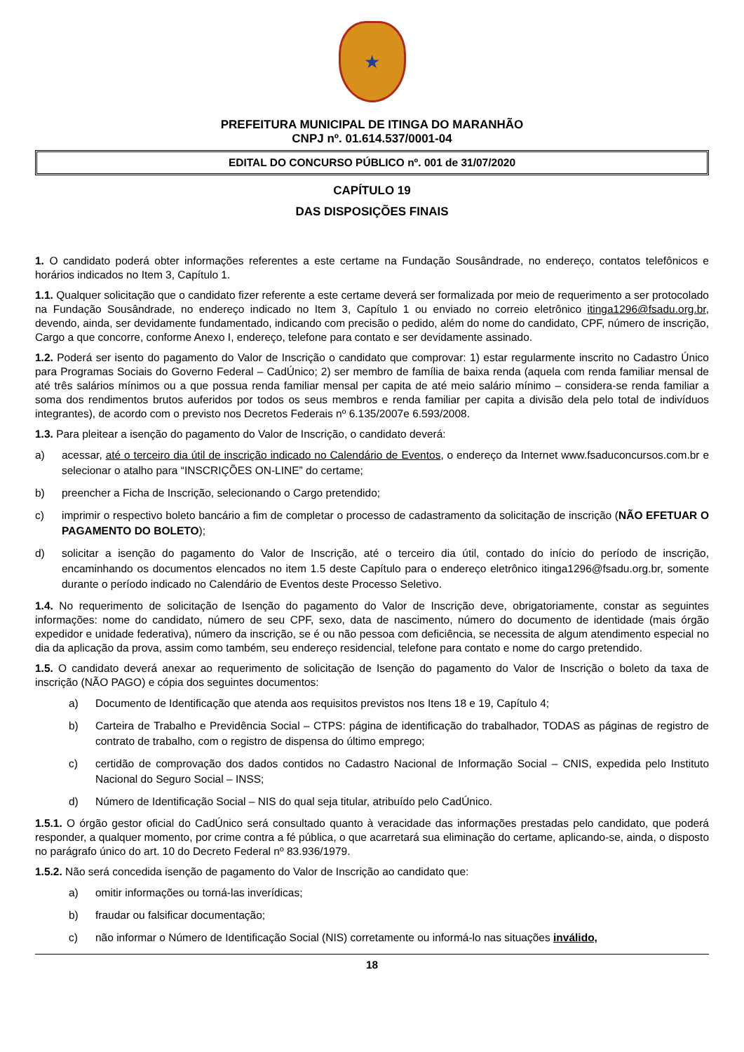★
PREFEITURA MUNICIPAL DE ITINGA DO MARANHÃO
CNPJ nº. 01.614.537/0001-04
EDITAL DO CONCURSO PÚBLICO nº. 001 de 31/07/2020
CAPÍTULO 19
DAS DISPOSIÇÕES FINAIS
1. O candidato poderá obter informações referentes a este certame na Fundação Sousândrade, no endereço, contatos telefônicos e horários indicados no Item 3, Capítulo 1.
1.1. Qualquer solicitação que o candidato fizer referente a este certame deverá ser formalizada por meio de requerimento a ser protocolado na Fundação Sousândrade, no endereço indicado no Item 3, Capítulo 1 ou enviado no correio eletrônico itinga1296@fsadu.org.br, devendo, ainda, ser devidamente fundamentado, indicando com precisão o pedido, além do nome do candidato, CPF, número de inscrição, Cargo a que concorre, conforme Anexo I, endereço, telefone para contato e ser devidamente assinado.
1.2. Poderá ser isento do pagamento do Valor de Inscrição o candidato que comprovar: 1) estar regularmente inscrito no Cadastro Único para Programas Sociais do Governo Federal – CadÚnico; 2) ser membro de família de baixa renda (aquela com renda familiar mensal de até três salários mínimos ou a que possua renda familiar mensal per capita de até meio salário mínimo – considera-se renda familiar a soma dos rendimentos brutos auferidos por todos os seus membros e renda familiar per capita a divisão dela pelo total de indivíduos integrantes), de acordo com o previsto nos Decretos Federais nº 6.135/2007e 6.593/2008.
1.3. Para pleitear a isenção do pagamento do Valor de Inscrição, o candidato deverá:
a) acessar, até o terceiro dia útil de inscrição indicado no Calendário de Eventos, o endereço da Internet www.fsaduconcursos.com.br e selecionar o atalho para “INSCRIÇÕES ON-LINE” do certame;
b) preencher a Ficha de Inscrição, selecionando o Cargo pretendido;
c) imprimir o respectivo boleto bancário a fim de completar o processo de cadastramento da solicitação de inscrição (NÃO EFETUAR O PAGAMENTO DO BOLETO);
d) solicitar a isenção do pagamento do Valor de Inscrição, até o terceiro dia útil, contado do início do período de inscrição, encaminhando os documentos elencados no item 1.5 deste Capítulo para o endereço eletrônico itinga1296@fsadu.org.br, somente durante o período indicado no Calendário de Eventos deste Processo Seletivo.
1.4. No requerimento de solicitação de Isenção do pagamento do Valor de Inscrição deve, obrigatoriamente, constar as seguintes informações: nome do candidato, número de seu CPF, sexo, data de nascimento, número do documento de identidade (mais órgão expedidor e unidade federativa), número da inscrição, se é ou não pessoa com deficiência, se necessita de algum atendimento especial no dia da aplicação da prova, assim como também, seu endereço residencial, telefone para contato e nome do cargo pretendido.
1.5. O candidato deverá anexar ao requerimento de solicitação de Isenção do pagamento do Valor de Inscrição o boleto da taxa de inscrição (NÃO PAGO) e cópia dos seguintes documentos:
a) Documento de Identificação que atenda aos requisitos previstos nos Itens 18 e 19, Capítulo 4;
b) Carteira de Trabalho e Previdência Social – CTPS: página de identificação do trabalhador, TODAS as páginas de registro de contrato de trabalho, com o registro de dispensa do último emprego;
c) certidão de comprovação dos dados contidos no Cadastro Nacional de Informação Social – CNIS, expedida pelo Instituto Nacional do Seguro Social – INSS;
d) Número de Identificação Social – NIS do qual seja titular, atribuído pelo CadÚnico.
1.5.1. O órgão gestor oficial do CadÚnico será consultado quanto à veracidade das informações prestadas pelo candidato, que poderá responder, a qualquer momento, por crime contra a fé pública, o que acarretará sua eliminação do certame, aplicando-se, ainda, o disposto no parágrafo único do art. 10 do Decreto Federal nº 83.936/1979.
1.5.2. Não será concedida isenção de pagamento do Valor de Inscrição ao candidato que:
a) omitir informações ou torná-las inverídicas;
b) fraudar ou falsificar documentação;
c) não informar o Número de Identificação Social (NIS) corretamente ou informá-lo nas situações inválido,
18